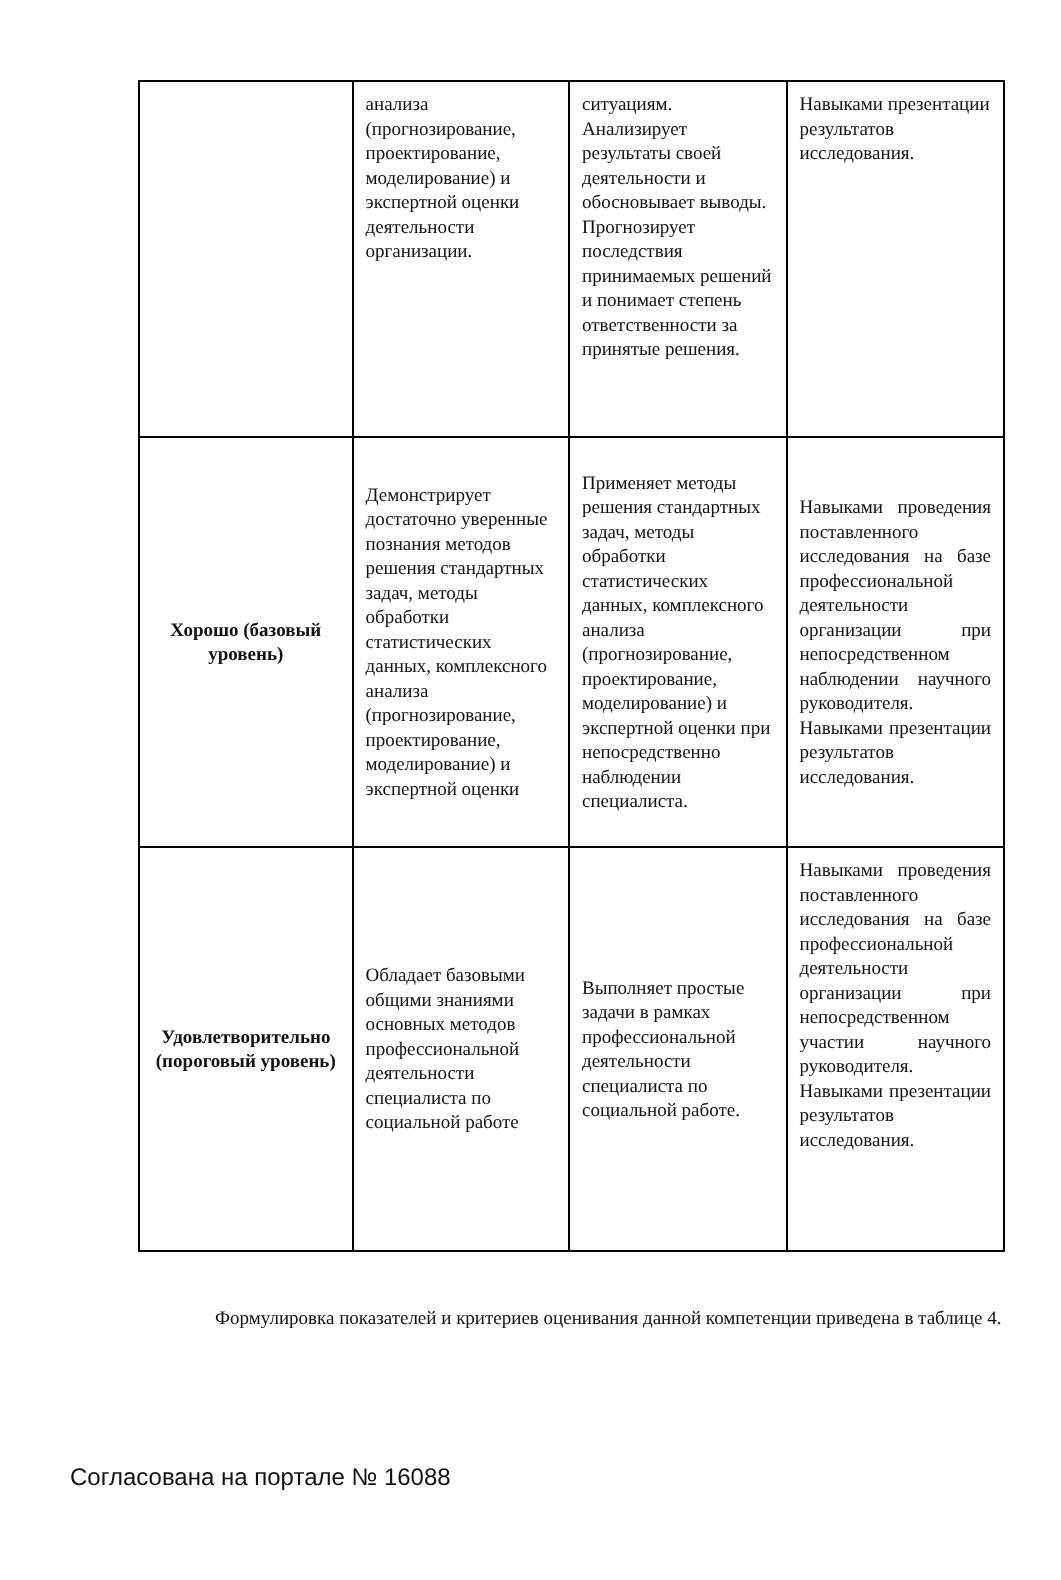| | анализа (прогнозирование, проектирование, моделирование) и экспертной оценки деятельности организации. | ситуациям. Анализирует результаты своей деятельности и обосновывает выводы. Прогнозирует последствия принимаемых решений и понимает степень ответственности за принятые решения. | Навыками презентации результатов исследования. |
| Хорошо (базовый уровень) | Демонстрирует достаточно уверенные познания методов решения стандартных задач, методы обработки статистических данных, комплексного анализа (прогнозирование, проектирование, моделирование) и экспертной оценки | Применяет методы решения стандартных задач, методы обработки статистических данных, комплексного анализа (прогнозирование, проектирование, моделирование) и экспертной оценки при непосредственно наблюдении специалиста. | Навыками проведения поставленного исследования на базе профессиональной деятельности организации при непосредственном наблюдении научного руководителя. Навыками презентации результатов исследования. |
| Удовлетворительно (пороговый уровень) | Обладает базовыми общими знаниями основных методов профессиональной деятельности специалиста по социальной работе | Выполняет простые задачи в рамках профессиональной деятельности специалиста по социальной работе. | Навыками проведения поставленного исследования на базе профессиональной деятельности организации при непосредственном участии научного руководителя. Навыками презентации результатов исследования. |
Формулировка показателей и критериев оценивания данной компетенции приведена в таблице 4.
Согласована на портале № 16088